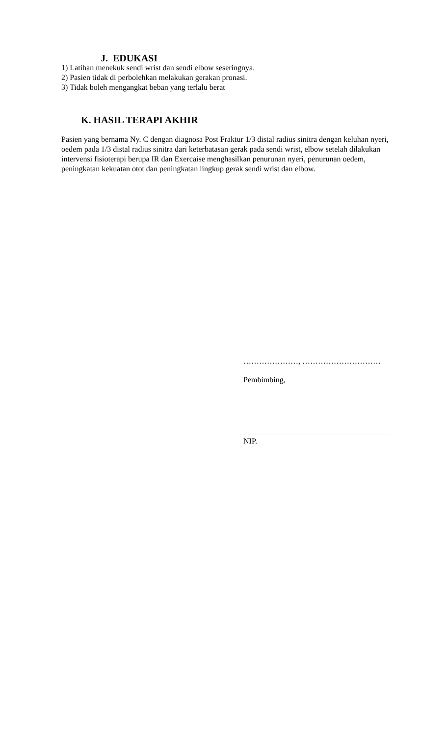J. EDUKASI
1) Latihan menekuk sendi wrist dan sendi elbow seseringnya.
2) Pasien tidak di perbolehkan melakukan gerakan pronasi.
3) Tidak boleh mengangkat beban yang terlalu berat
K. HASIL TERAPI AKHIR
Pasien yang bernama Ny. C dengan diagnosa Post Fraktur 1/3 distal radius sinitra dengan keluhan nyeri, oedem pada 1/3 distal radius sinitra dari keterbatasan gerak pada sendi wrist, elbow setelah dilakukan intervensi fisioterapi berupa IR dan Exercaise menghasilkan penurunan nyeri, penurunan oedem, peningkatan kekuatan otot dan peningkatan lingkup gerak sendi wrist dan elbow.
…………………, …………………………
Pembimbing,
NIP.